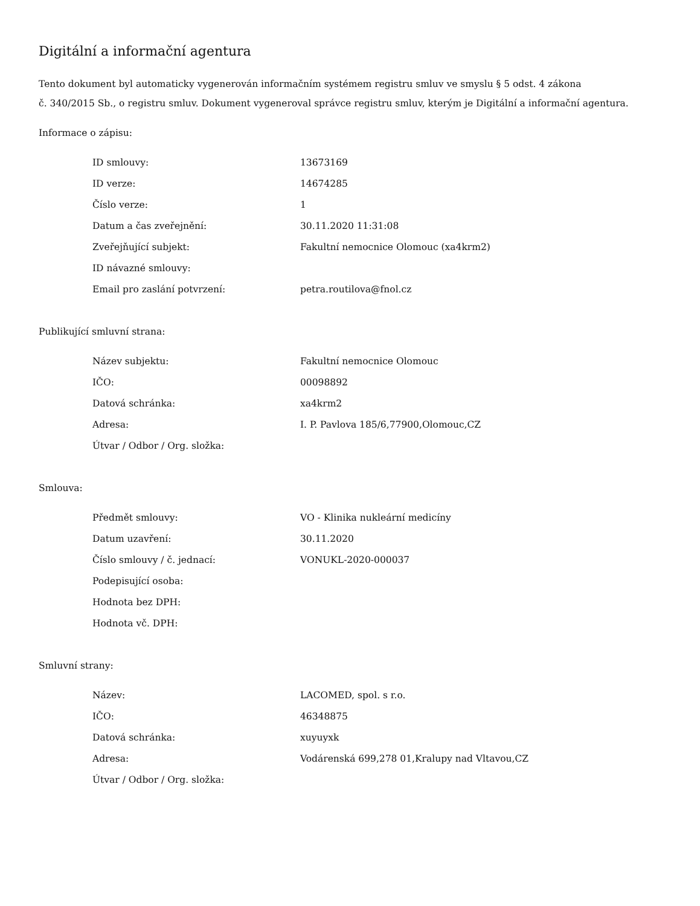Digitální a informační agentura
Tento dokument byl automaticky vygenerován informačním systémem registru smluv ve smyslu § 5 odst. 4 zákona
č. 340/2015 Sb., o registru smluv. Dokument vygeneroval správce registru smluv, kterým je Digitální a informační agentura.
Informace o zápisu:
| ID smlouvy: | 13673169 |
| ID verze: | 14674285 |
| Číslo verze: | 1 |
| Datum a čas zveřejnění: | 30.11.2020 11:31:08 |
| Zveřejňující subjekt: | Fakultní nemocnice Olomouc (xa4krm2) |
| ID návazné smlouvy: | |
| Email pro zaslání potvrzení: | petra.routilova@fnol.cz |
Publikující smluvní strana:
| Název subjektu: | Fakultní nemocnice Olomouc |
| IČO: | 00098892 |
| Datová schránka: | xa4krm2 |
| Adresa: | I. P. Pavlova 185/6,77900,Olomouc,CZ |
| Útvar / Odbor / Org. složka: | |
Smlouva:
| Předmět smlouvy: | VO - Klinika nukleární medicíny |
| Datum uzavření: | 30.11.2020 |
| Číslo smlouvy / č. jednací: | VONUKL-2020-000037 |
| Podepisující osoba: | |
| Hodnota bez DPH: | |
| Hodnota vč. DPH: | |
Smluvní strany:
| Název: | LACOMED, spol. s r.o. |
| IČO: | 46348875 |
| Datová schránka: | xuyuyxk |
| Adresa: | Vodárenská 699,278 01,Kralupy nad Vltavou,CZ |
| Útvar / Odbor / Org. složka: | |